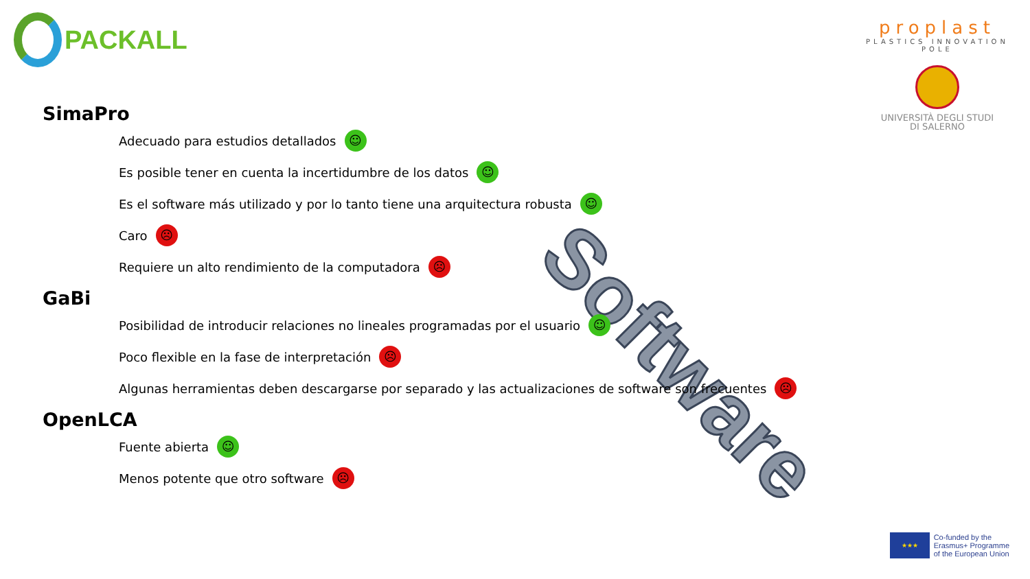PACKALL
proplast
PLASTICS INNOVATION POLE
UNIVERSITÀ DEGLI STUDI
DI SALERNO
Software
SimaPro
Adecuado para estudios detallados ☺
Es posible tener en cuenta la incertidumbre de los datos ☺
Es el software más utilizado y por lo tanto tiene una arquitectura robusta ☺
Caro ☹
Requiere un alto rendimiento de la computadora ☹
GaBi
Posibilidad de introducir relaciones no lineales programadas por el usuario ☺
Poco flexible en la fase de interpretación ☹
Algunas herramientas deben descargarse por separado y las actualizaciones de software son frecuentes ☹
OpenLCA
Fuente abierta ☺
Menos potente que otro software ☹
★★★
Co-funded by the
Erasmus+ Programme
of the European Union